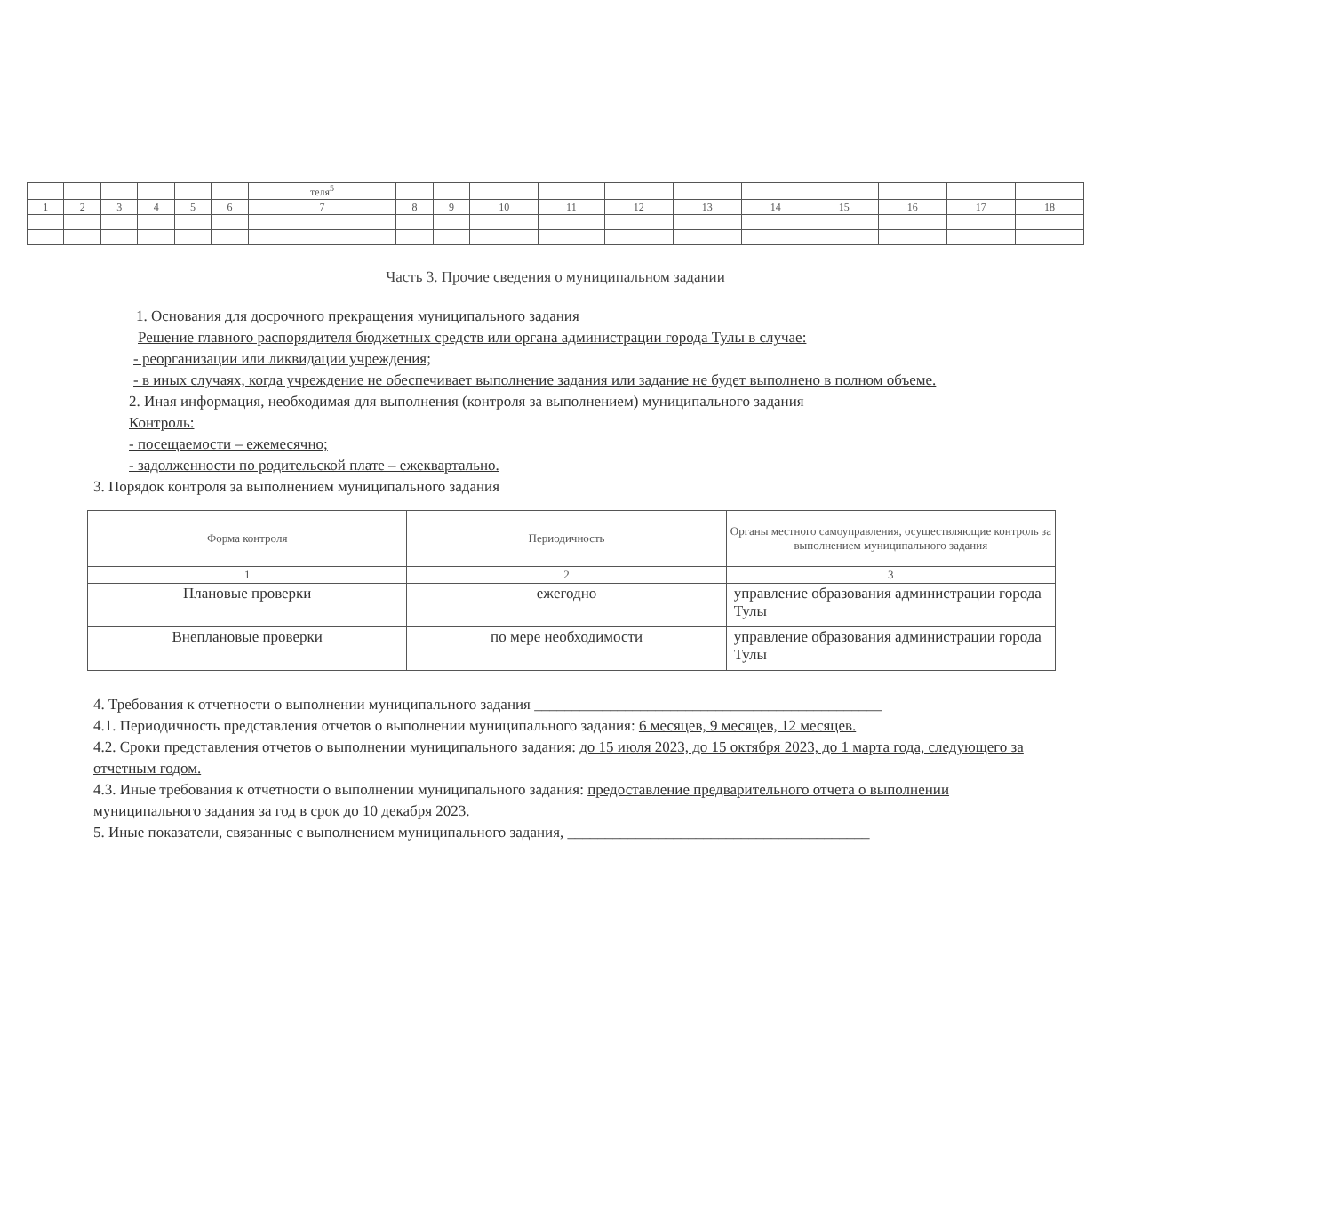| | | | | | | теля<sup>5</sup> | | | | | | | | | | | |
| 1 | 2 | 3 | 4 | 5 | 6 | 7 | 8 | 9 | 10 | 11 | 12 | 13 | 14 | 15 | 16 | 17 | 18 |
Часть 3. Прочие сведения о муниципальном задании
1. Основания для досрочного прекращения муниципального задания
Решение главного распорядителя бюджетных средств или органа администрации города Тулы в случае:
- реорганизации или ликвидации учреждения;
- в иных случаях, когда учреждение не обеспечивает выполнение задания или задание не будет выполнено в полном объеме.
2. Иная информация, необходимая для выполнения (контроля за выполнением) муниципального задания
Контроль:
- посещаемости – ежемесячно;
- задолженности по родительской плате – ежеквартально.
3. Порядок контроля за выполнением муниципального задания
| Форма контроля | Периодичность | Органы местного самоуправления, осуществляющие контроль за выполнением муниципального задания |
| 1 | 2 | 3 |
| Плановые проверки | ежегодно | управление образования администрации города Тулы |
| Внеплановые проверки | по мере необходимости | управление образования администрации города Тулы |
4. Требования к отчетности о выполнении муниципального задания ______________________________________________
4.1. Периодичность представления отчетов о выполнении муниципального задания: 6 месяцев, 9 месяцев, 12 месяцев.
4.2. Сроки представления отчетов о выполнении муниципального задания: до 15 июля 2023, до 15 октября 2023, до 1 марта года, следующего за отчетным годом.
4.3. Иные требования к отчетности о выполнении муниципального задания: предоставление предварительного отчета о выполнении муниципального задания за год в срок до 10 декабря 2023.
5. Иные показатели, связанные с выполнением муниципального задания, ________________________________________